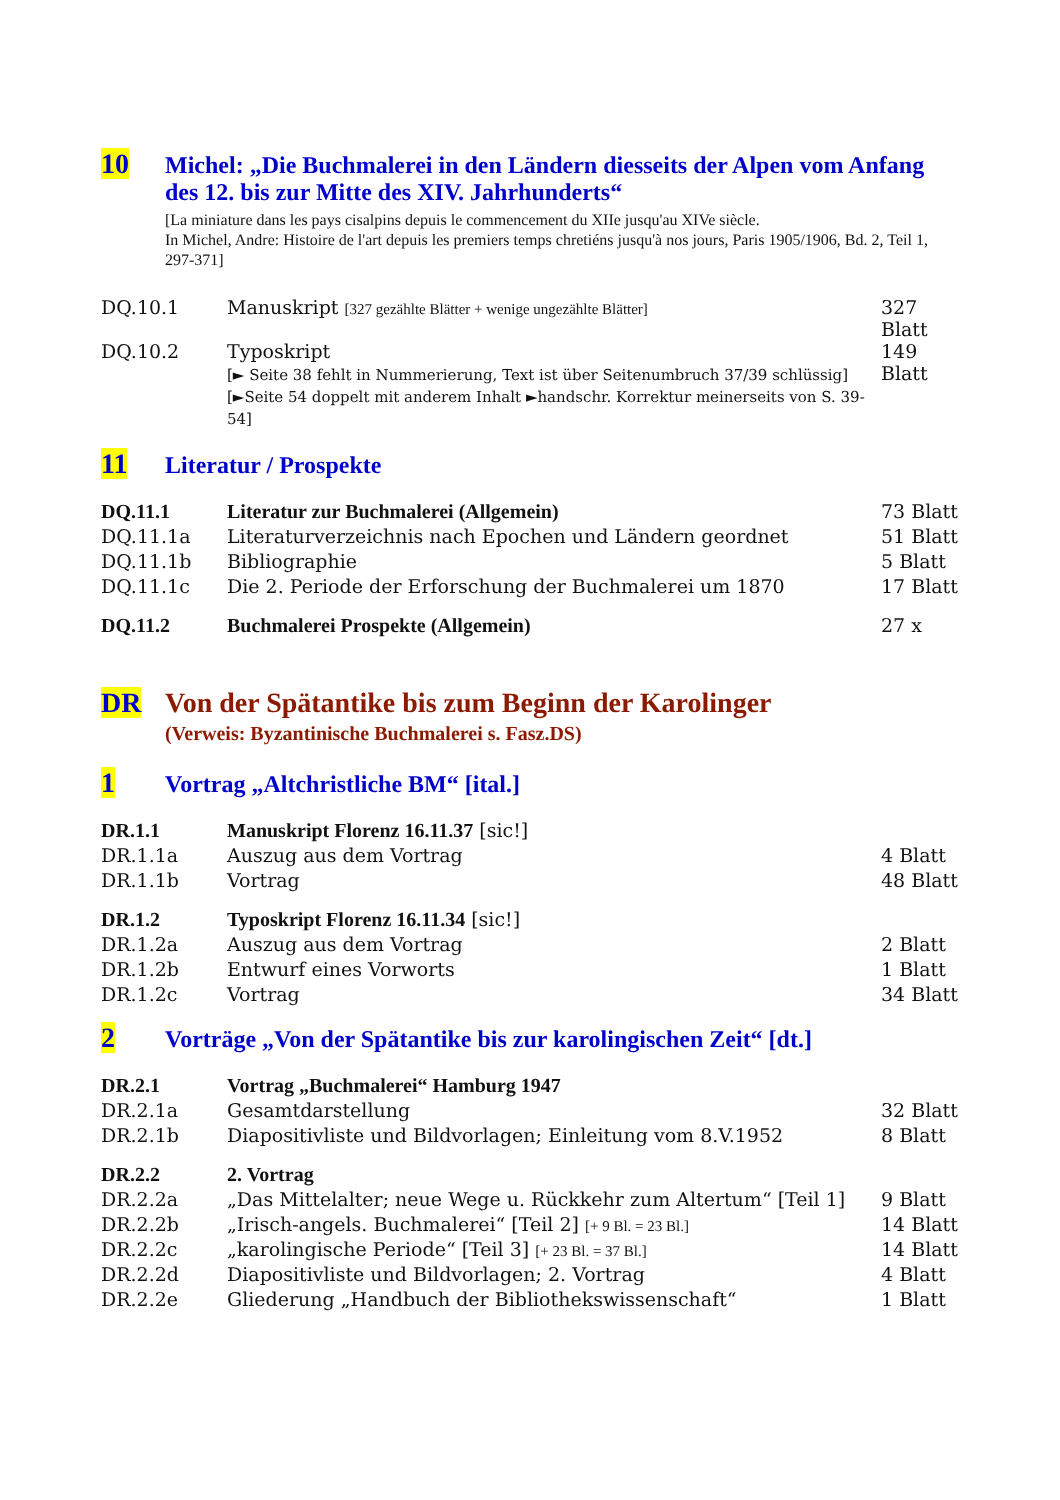10
Michel: „Die Buchmalerei in den Ländern diesseits der Alpen vom Anfang des 12. bis zur Mitte des XIV. Jahrhunderts“
[La miniature dans les pays cisalpins depuis le commencement du XIIe jusqu'au XIVe siècle.
In Michel, Andre: Histoire de l'art depuis les premiers temps chretiéns jusqu'à nos jours, Paris 1905/1906, Bd. 2, Teil 1, 297-371]
| DQ.10.1 | Manuskript [327 gezählte Blätter + wenige ungezählte Blätter] | 327 Blatt |
| DQ.10.2 | Typoskript [► Seite 38 fehlt in Nummerierung, Text ist über Seitenumbruch 37/39 schlüssig] [►Seite 54 doppelt mit anderem Inhalt ►handschr. Korrektur meinerseits von S. 39-54] | 149 Blatt |
11
Literatur / Prospekte
| DQ.11.1 | Literatur zur Buchmalerei (Allgemein) | 73 Blatt |
| DQ.11.1a | Literaturverzeichnis nach Epochen und Ländern geordnet | 51 Blatt |
| DQ.11.1b | Bibliographie | 5 Blatt |
| DQ.11.1c | Die 2. Periode der Erforschung der Buchmalerei um 1870 | 17 Blatt |
| DQ.11.2 | Buchmalerei Prospekte (Allgemein) | 27 x |
DR Von der Spätantike bis zum Beginn der Karolinger
(Verweis: Byzantinische Buchmalerei s. Fasz.DS)
1
Vortrag „Altchristliche BM“ [ital.]
| DR.1.1 | Manuskript Florenz 16.11.37 [sic!] | |
| DR.1.1a | Auszug aus dem Vortrag | 4 Blatt |
| DR.1.1b | Vortrag | 48 Blatt |
| DR.1.2 | Typoskript Florenz 16.11.34 [sic!] | |
| DR.1.2a | Auszug aus dem Vortrag | 2 Blatt |
| DR.1.2b | Entwurf eines Vorworts | 1 Blatt |
| DR.1.2c | Vortrag | 34 Blatt |
2
Vorträge „Von der Spätantike bis zur karolingischen Zeit“ [dt.]
| DR.2.1 | Vortrag „Buchmalerei“ Hamburg 1947 | |
| DR.2.1a | Gesamtdarstellung | 32 Blatt |
| DR.2.1b | Diapositivliste und Bildvorlagen; Einleitung vom 8.V.1952 | 8 Blatt |
| DR.2.2 | 2. Vortrag | |
| DR.2.2a | „Das Mittelalter; neue Wege u. Rückkehr zum Altertum“ [Teil 1] | 9 Blatt |
| DR.2.2b | „Irisch-angels. Buchmalerei“ [Teil 2] [+ 9 Bl. = 23 Bl.] | 14 Blatt |
| DR.2.2c | „karolingische Periode“ [Teil 3] [+ 23 Bl. = 37 Bl.] | 14 Blatt |
| DR.2.2d | Diapositivliste und Bildvorlagen; 2. Vortrag | 4 Blatt |
| DR.2.2e | Gliederung „Handbuch der Bibliothekswissenschaft“ | 1 Blatt |